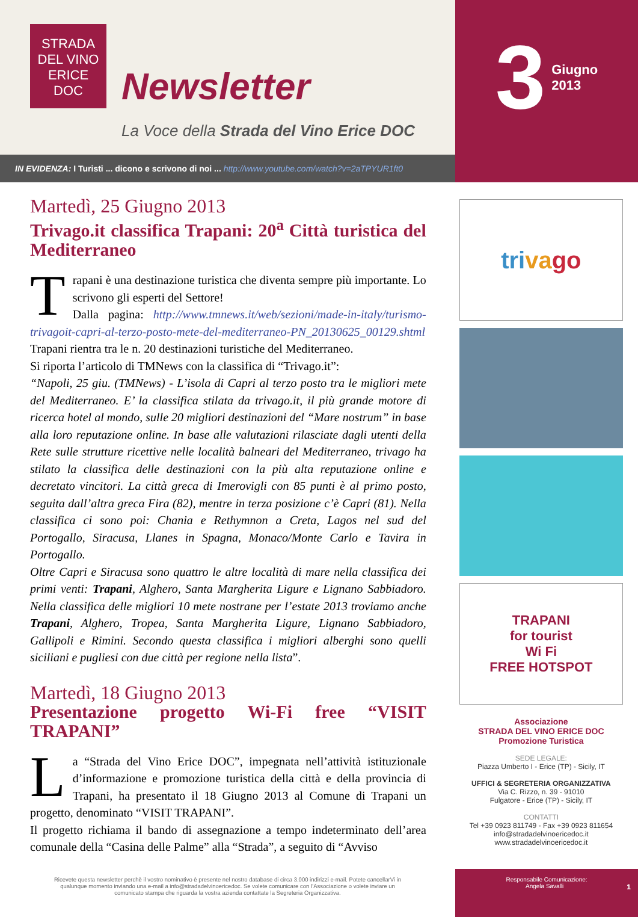STRADA
DEL VINO
ERICE
DOC
Newsletter
La Voce della Strada del Vino Erice DOC
3 Giugno
2013
IN EVIDENZA: I Turisti ... dicono e scrivono di noi ... http://www.youtube.com/watch?v=2aTPYUR1ft0
Martedì, 25 Giugno 2013
Trivago.it classifica Trapani: 20<sup>a</sup> Città turistica del Mediterraneo
Trapani è una destinazione turistica che diventa sempre più importante. Lo scrivono gli esperti del Settore!
Dalla pagina: http://www.tmnews.it/web/sezioni/made-in-italy/turismo-trivagoit-capri-al-terzo-posto-mete-del-mediterraneo-PN_20130625_00129.shtml Trapani rientra tra le n. 20 destinazioni turistiche del Mediterraneo.
Si riporta l’articolo di TMNews con la classifica di “Trivago.it”:
“Napoli, 25 giu. (TMNews) - L’isola di Capri al terzo posto tra le migliori mete del Mediterraneo. E’ la classifica stilata da trivago.it, il più grande motore di ricerca hotel al mondo, sulle 20 migliori destinazioni del “Mare nostrum” in base alla loro reputazione online. In base alle valutazioni rilasciate dagli utenti della Rete sulle strutture ricettive nelle località balneari del Mediterraneo, trivago ha stilato la classifica delle destinazioni con la più alta reputazione online e decretato vincitori. La città greca di Imerovigli con 85 punti è al primo posto, seguita dall’altra greca Fira (82), mentre in terza posizione c’è Capri (81). Nella classifica ci sono poi: Chania e Rethymnon a Creta, Lagos nel sud del Portogallo, Siracusa, Llanes in Spagna, Monaco/Monte Carlo e Tavira in Portogallo.
Oltre Capri e Siracusa sono quattro le altre località di mare nella classifica dei primi venti: Trapani, Alghero, Santa Margherita Ligure e Lignano Sabbiadoro. Nella classifica delle migliori 10 mete nostrane per l’estate 2013 troviamo anche Trapani, Alghero, Tropea, Santa Margherita Ligure, Lignano Sabbiadoro, Gallipoli e Rimini. Secondo questa classifica i migliori alberghi sono quelli siciliani e pugliesi con due città per regione nella lista”.
Martedì, 18 Giugno 2013
Presentazione progetto Wi-Fi free “VISIT TRAPANI”
La “Strada del Vino Erice DOC”, impegnata nell’attività istituzionale d’informazione e promozione turistica della città e della provincia di Trapani, ha presentato il 18 Giugno 2013 al Comune di Trapani un progetto, denominato “VISIT TRAPANI”.
Il progetto richiama il bando di assegnazione a tempo indeterminato dell’area comunale della “Casina delle Palme” alla “Strada”, a seguito di “Avviso
tri va go
TRAPANI
for tourist
Wi Fi
FREE HOTSPOT
Associazione
STRADA DEL VINO ERICE DOC
Promozione Turistica
SEDE LEGALE:
Piazza Umberto I - Erice (TP) - Sicily, IT
UFFICI & SEGRETERIA ORGANIZZATIVA
Via C. Rizzo, n. 39 - 91010
Fulgatore - Erice (TP) - Sicily, IT
CONTATTI
Tel +39 0923 811749 - Fax +39 0923 811654
info@stradadelvinoericedoc.it
www.stradadelvinoericedoc.it
Ricevete questa newsletter perchè il vostro nominativo è presente nel nostro database di circa 3.000 indirizzi e-mail. Potete cancellarVi in qualunque momento inviando una e-mail a info@stradadelvinoericedoc. Se volete comunicare con l’Associazione o volete inviare un comunicato stampa che riguarda la vostra azienda contattate la Segreteria Organizzativa.
Responsabile Comunicazione:
Angela Savalli 1